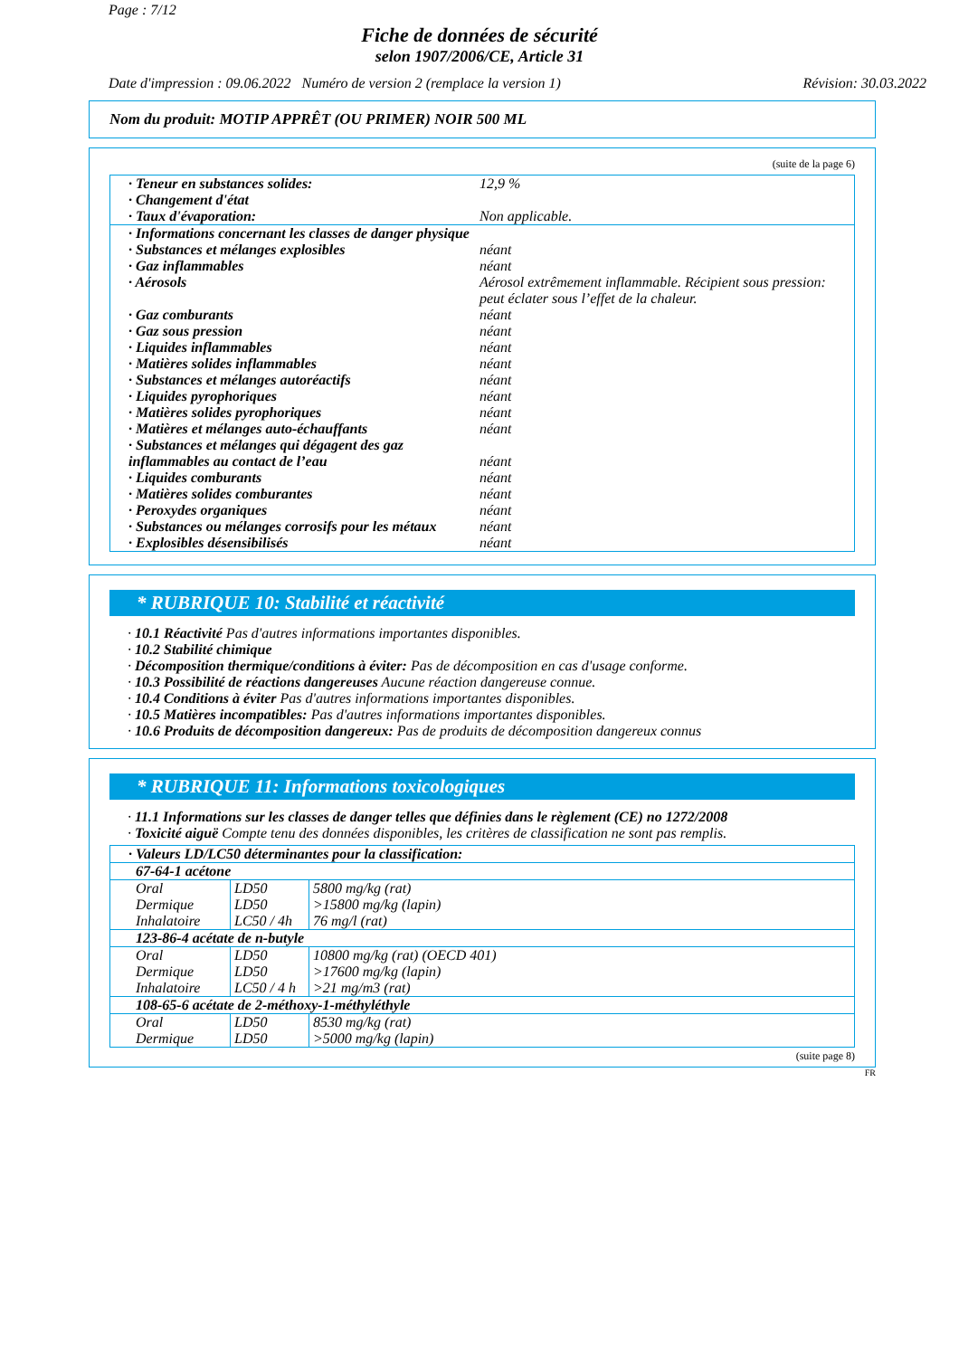Page : 7/12
Fiche de données de sécurité
selon 1907/2006/CE, Article 31
Date d'impression : 09.06.2022 Numéro de version 2 (remplace la version 1) Révision: 30.03.2022
Nom du produit: MOTIP APPRÊT (OU PRIMER) NOIR 500 ML
(suite de la page 6)
| · Teneur en substances solides: | 12,9 % |
| · Changement d'état | |
| · Taux d'évaporation: | Non applicable. |
| · Informations concernant les classes de danger physique | |
| · Substances et mélanges explosibles | néant |
| · Gaz inflammables | néant |
| · Aérosols | Aérosol extrêmement inflammable. Récipient sous pression: peut éclater sous l’effet de la chaleur. |
| · Gaz comburants | néant |
| · Gaz sous pression | néant |
| · Liquides inflammables | néant |
| · Matières solides inflammables | néant |
| · Substances et mélanges autoréactifs | néant |
| · Liquides pyrophoriques | néant |
| · Matières solides pyrophoriques | néant |
| · Matières et mélanges auto-échauffants | néant |
| · Substances et mélanges qui dégagent des gaz inflammables au contact de l’eau | néant |
| · Liquides comburants | néant |
| · Matières solides comburantes | néant |
| · Peroxydes organiques | néant |
| · Substances ou mélanges corrosifs pour les métaux | néant |
| · Explosibles désensibilisés | néant |
* RUBRIQUE 10: Stabilité et réactivité
· 10.1 Réactivité Pas d'autres informations importantes disponibles.
· 10.2 Stabilité chimique
· Décomposition thermique/conditions à éviter: Pas de décomposition en cas d'usage conforme.
· 10.3 Possibilité de réactions dangereuses Aucune réaction dangereuse connue.
· 10.4 Conditions à éviter Pas d'autres informations importantes disponibles.
· 10.5 Matières incompatibles: Pas d'autres informations importantes disponibles.
· 10.6 Produits de décomposition dangereux: Pas de produits de décomposition dangereux connus
* RUBRIQUE 11: Informations toxicologiques
· 11.1 Informations sur les classes de danger telles que définies dans le règlement (CE) no 1272/2008
· Toxicité aiguë Compte tenu des données disponibles, les critères de classification ne sont pas remplis.
| · Valeurs LD/LC50 déterminantes pour la classification: | | |
| 67-64-1 acétone | | |
| Oral Dermique Inhalatoire | LD50 LD50 LC50 / 4h | 5800 mg/kg (rat) >15800 mg/kg (lapin) 76 mg/l (rat) |
| 123-86-4 acétate de n-butyle | | |
| Oral Dermique Inhalatoire | LD50 LD50 LC50 / 4 h | 10800 mg/kg (rat) (OECD 401) >17600 mg/kg (lapin) >21 mg/m3 (rat) |
| 108-65-6 acétate de 2-méthoxy-1-méthyléthyle | | |
| Oral Dermique | LD50 LD50 | 8530 mg/kg (rat) >5000 mg/kg (lapin) |
(suite page 8)
FR